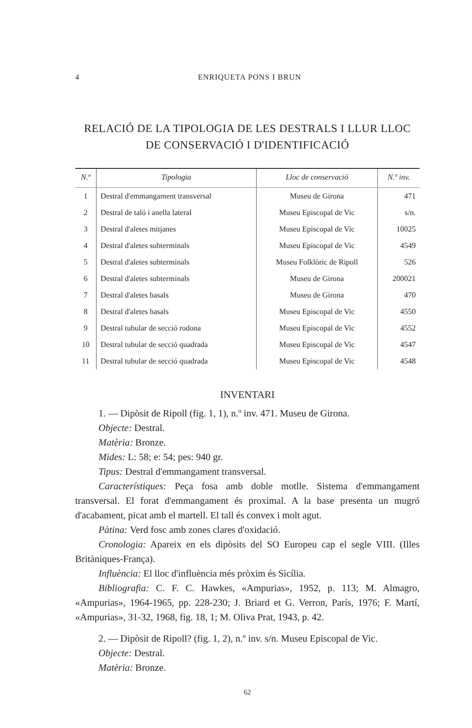4 ENRIQUETA PONS I BRUN
RELACIÓ DE LA TIPOLOGIA DE LES DESTRALS I LLUR LLOC
DE CONSERVACIÓ I D'IDENTIFICACIÓ
| N.º | Tipologia | Lloc de conservació | N.º inv. |
| --- | --- | --- | --- |
| 1 | Destral d'emmangament transversal | Museu de Girona | 471 |
| 2 | Destral de taló i anella lateral | Museu Episcopal de Vic | s/n. |
| 3 | Destral d'aletes mitjanes | Museu Episcopal de Vic | 10025 |
| 4 | Destral d'aletes subterminals | Museu Episcopal de Vic | 4549 |
| 5 | Destral d'aletes subterminals | Museu Folklòric de Ripoll | 526 |
| 6 | Destral d'aletes subterminals | Museu de Girona | 200021 |
| 7 | Destral d'aletes basals | Museu de Girona | 470 |
| 8 | Destral d'aletes basals | Museu Episcopal de Vic | 4550 |
| 9 | Destral tubular de secció rodona | Museu Episcopal de Vic | 4552 |
| 10 | Destral tubular de secció quadrada | Museu Episcopal de Vic | 4547 |
| 11 | Destral tubular de secció quadrada | Museu Episcopal de Vic | 4548 |
INVENTARI
1. — Dipòsit de Ripoll (fig. 1, 1), n.º inv. 471. Museu de Girona.
Objecte: Destral.
Matèria: Bronze.
Mides: L: 58; e: 54; pes: 940 gr.
Tipus: Destral d'emmangament transversal.
Característiques: Peça fosa amb doble motlle. Sistema d'emmangament transversal. El forat d'emmangament és proximal. A la base presenta un mugró d'acabament, picat amb el martell. El tall és convex i molt agut.
Pàtina: Verd fosc amb zones clares d'oxidació.
Cronologia: Apareix en els dipòsits del SO Europeu cap el segle VIII. (Illes Britàniques-França).
Influència: El lloc d'influència més pròxim és Sicília.
Bibliografia: C. F. C. Hawkes, «Ampurias», 1952, p. 113; M. Almagro, «Ampurias», 1964-1965, pp. 228-230; J. Briard et G. Verron, París, 1976; F. Martí, «Ampurias», 31-32, 1968, fig. 18, 1; M. Oliva Prat, 1943, p. 42.
2. — Dipòsit de Ripoll? (fig. 1, 2), n.º inv. s/n. Museu Episcopal de Vic.
Objecte: Destral.
Matèria: Bronze.
62